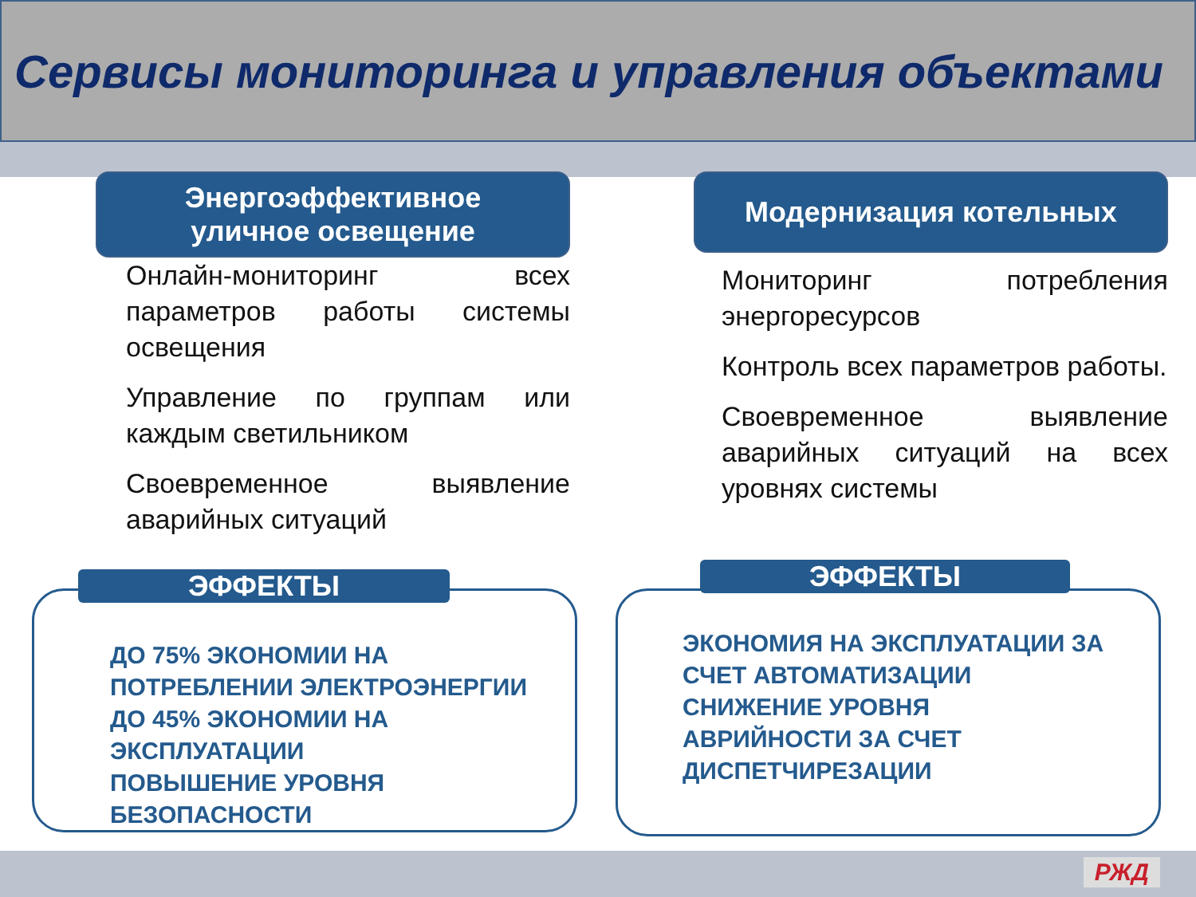Сервисы мониторинга и управления объектами
Энергоэффективное
уличное освещение
Онлайн-мониторинг всех параметров работы системы освещения
Управление по группам или каждым светильником
Своевременное выявление аварийных ситуаций
Модернизация котельных
Мониторинг потребления энергоресурсов
Контроль всех параметров работы.
Своевременное выявление аварийных ситуаций на всех уровнях системы
ЭФФЕКТЫ
ДО 75% ЭКОНОМИИ НА
ПОТРЕБЛЕНИИ ЭЛЕКТРОЭНЕРГИИ
ДО 45% ЭКОНОМИИ НА
ЭКСПЛУАТАЦИИ
ПОВЫШЕНИЕ УРОВНЯ
БЕЗОПАСНОСТИ
ЭФФЕКТЫ
ЭКОНОМИЯ НА ЭКСПЛУАТАЦИИ ЗА
СЧЕТ АВТОМАТИЗАЦИИ
СНИЖЕНИЕ УРОВНЯ
АВРИЙНОСТИ ЗА СЧЕТ
ДИСПЕТЧИРЕЗАЦИИ
РЖД